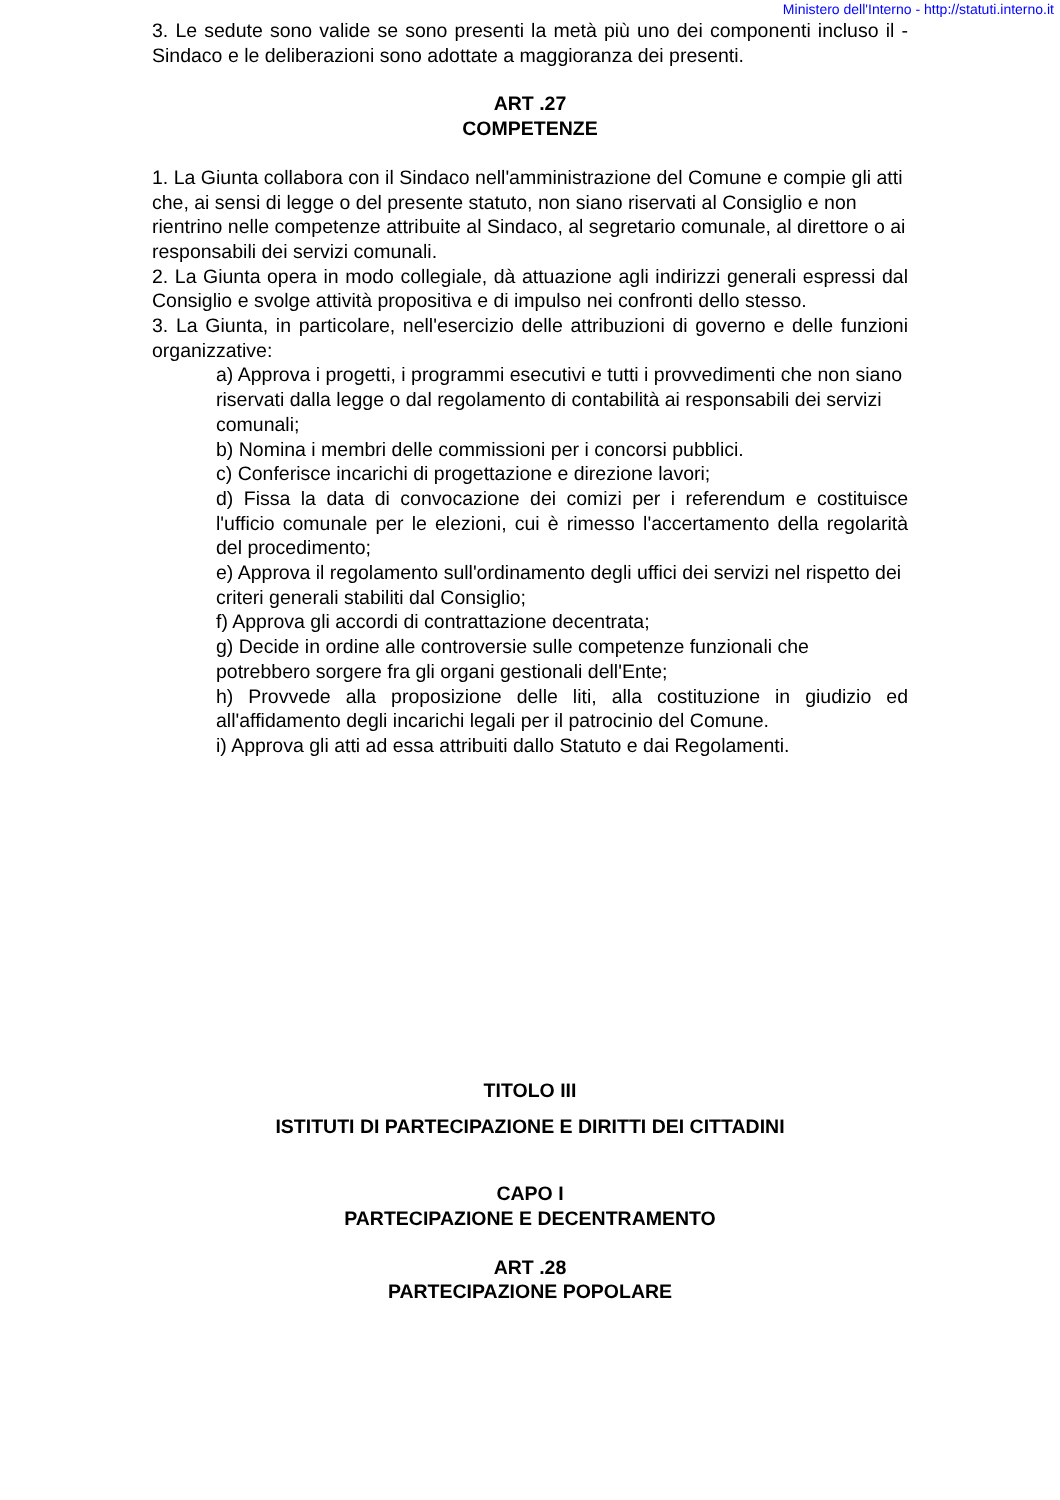Ministero dell'Interno - http://statuti.interno.it
3. Le sedute sono valide se sono presenti la metà più uno dei componenti incluso il - Sindaco e le deliberazioni sono adottate a maggioranza dei presenti.
ART .27
COMPETENZE
1. La Giunta collabora con il Sindaco nell'amministrazione del Comune e compie gli atti che, ai sensi di legge o del presente statuto, non siano riservati al Consiglio e non rientrino nelle competenze attribuite al Sindaco, al segretario comunale, al direttore o ai responsabili dei servizi comunali.
2. La Giunta opera in modo collegiale, dà attuazione agli indirizzi generali espressi dal Consiglio e svolge attività propositiva e di impulso nei confronti dello stesso.
3. La Giunta, in particolare, nell'esercizio delle attribuzioni di governo e delle funzioni organizzative:
a) Approva i progetti, i programmi esecutivi e tutti i provvedimenti che non siano riservati dalla legge o dal regolamento di contabilità ai responsabili dei servizi comunali;
b) Nomina i membri delle commissioni per i concorsi pubblici.
c) Conferisce incarichi di progettazione e direzione lavori;
d) Fissa la data di convocazione dei comizi per i referendum e costituisce l'ufficio comunale per le elezioni, cui è rimesso l'accertamento della regolarità del procedimento;
e) Approva il regolamento sull'ordinamento degli uffici dei servizi nel rispetto dei criteri generali stabiliti dal Consiglio;
f) Approva gli accordi di contrattazione decentrata;
g) Decide in ordine alle controversie sulle competenze funzionali che potrebbero sorgere fra gli organi gestionali dell'Ente;
h) Provvede alla proposizione delle liti, alla costituzione in giudizio ed all'affidamento degli incarichi legali per il patrocinio del Comune.
i) Approva gli atti ad essa attribuiti dallo Statuto e dai Regolamenti.
TITOLO III
ISTITUTI DI PARTECIPAZIONE E DIRITTI DEI CITTADINI
CAPO I
PARTECIPAZIONE E DECENTRAMENTO
ART .28
PARTECIPAZIONE POPOLARE